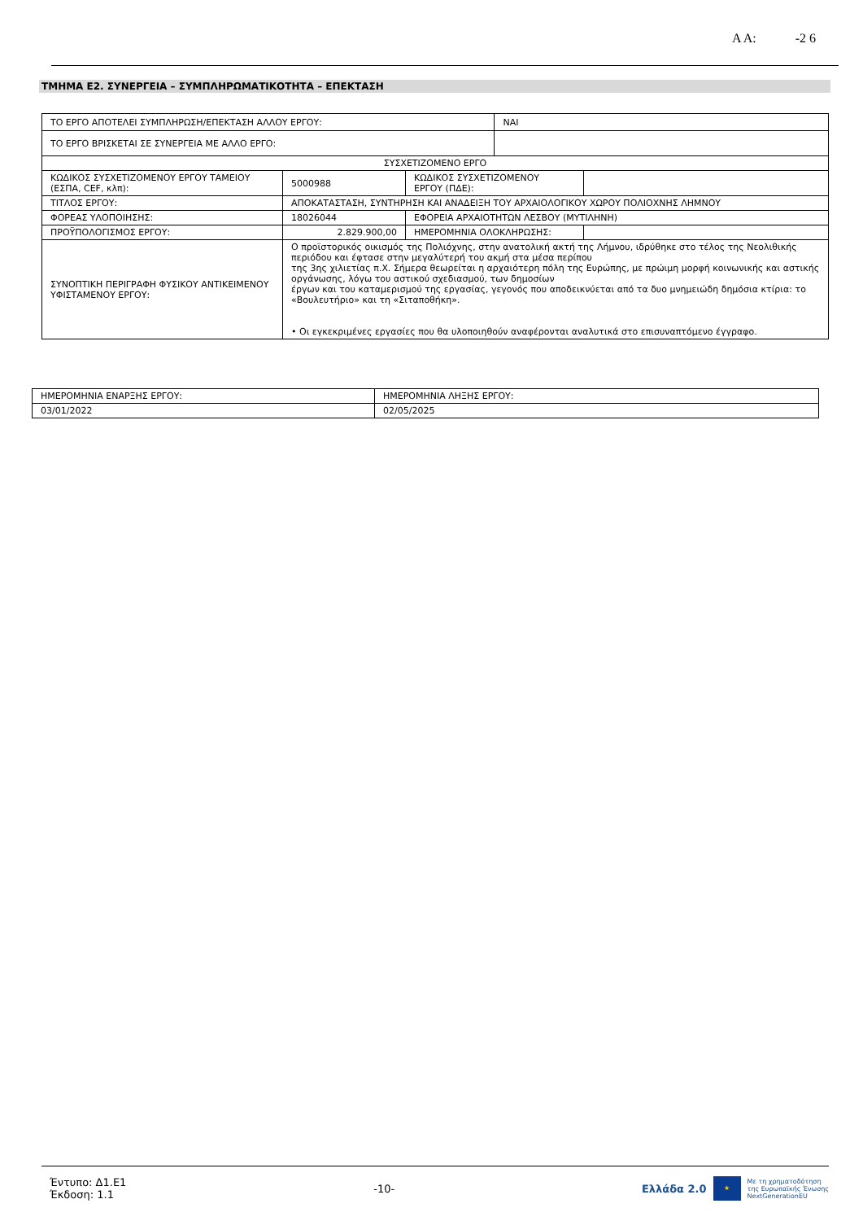Α Α: -2 6
ΤΜΗΜΑ Ε2. ΣΥΝΕΡΓΕΙΑ – ΣΥΜΠΛΗΡΩΜΑΤΙΚΟΤΗΤΑ – ΕΠΕΚΤΑΣΗ
| ΤΟ ΕΡΓΟ ΑΠΟΤΕΛΕΙ ΣΥΜΠΛΗΡΩΣΗ/ΕΠΕΚΤΑΣΗ ΑΛΛΟΥ ΕΡΓΟΥ: | | | ΝΑΙ | |
| ΤΟ ΕΡΓΟ ΒΡΙΣΚΕΤΑΙ ΣΕ ΣΥΝΕΡΓΕΙΑ ΜΕ ΑΛΛΟ ΕΡΓΟ: | | | | |
| ΣΥΣΧΕΤΙΖΟΜΕΝΟ ΕΡΓΟ | | | | |
| ΚΩΔΙΚΟΣ ΣΥΣΧΕΤΙΖΟΜΕΝΟΥ ΕΡΓΟΥ ΤΑΜΕΙΟΥ (ΕΣΠΑ, CEF, κλπ): | 5000988 | ΚΩΔΙΚΟΣ ΣΥΣΧΕΤΙΖΟΜΕΝΟΥ ΕΡΓΟΥ (ΠΔΕ): | | |
| ΤΙΤΛΟΣ ΕΡΓΟΥ: | ΑΠΟΚΑΤΑΣΤΑΣΗ, ΣΥΝΤΗΡΗΣΗ ΚΑΙ ΑΝΑΔΕΙΞΗ ΤΟΥ ΑΡΧΑΙΟΛΟΓΙΚΟΥ ΧΩΡΟΥ ΠΟΛΙΟΧΝΗΣ ΛΗΜΝΟΥ | | | |
| ΦΟΡΕΑΣ ΥΛΟΠΟΙΗΣΗΣ: | 18026044 | ΕΦΟΡΕΙΑ ΑΡΧΑΙΟΤΗΤΩΝ ΛΕΣΒΟΥ (ΜΥΤΙΛΗΝΗ) | | |
| ΠΡΟΫΠΟΛΟΓΙΣΜΟΣ ΕΡΓΟΥ: | 2.829.900,00 | ΗΜΕΡΟΜΗΝΙΑ ΟΛΟΚΛΗΡΩΣΗΣ: | | |
| ΣΥΝΟΠΤΙΚΗ ΠΕΡΙΓΡΑΦΗ ΦΥΣΙΚΟΥ ΑΝΤΙΚΕΙΜΕΝΟΥ ΥΦΙΣΤΑΜΕΝΟΥ ΕΡΓΟΥ: | Ο προϊστορικός οικισμός της Πολιόχνης, στην ανατολική ακτή της Λήμνου, ιδρύθηκε στο τέλος της Νεολιθικής περιόδου και έφτασε στην μεγαλύτερή του ακμή στα μέσα περίπου της 3ης χιλιετίας π.Χ. Σήμερα θεωρείται η αρχαιότερη πόλη της Ευρώπης, με πρώιμη μορφή κοινωνικής και αστικής οργάνωσης, λόγω του αστικού σχεδιασμού, των δημοσίων έργων και του καταμερισμού της εργασίας, γεγονός που αποδεικνύεται από τα δυο μνημειώδη δημόσια κτίρια: το «Βουλευτήριο» και τη «Σιταποθήκη». • Οι εγκεκριμένες εργασίες που θα υλοποιηθούν αναφέρονται αναλυτικά στο επισυναπτόμενο έγγραφο. | | | |
| ΗΜΕΡΟΜΗΝΙΑ ΕΝΑΡΞΗΣ ΕΡΓΟΥ: | ΗΜΕΡΟΜΗΝΙΑ ΛΗΞΗΣ ΕΡΓΟΥ: |
| 03/01/2022 | 02/05/2025 |
Έντυπο: Δ1.Ε1
Έκδοση: 1.1
-10-
Ελλάδα 2.0 ★ Με τη χρηματοδότηση
της Ευρωπαϊκής Ένωσης
NextGenerationEU